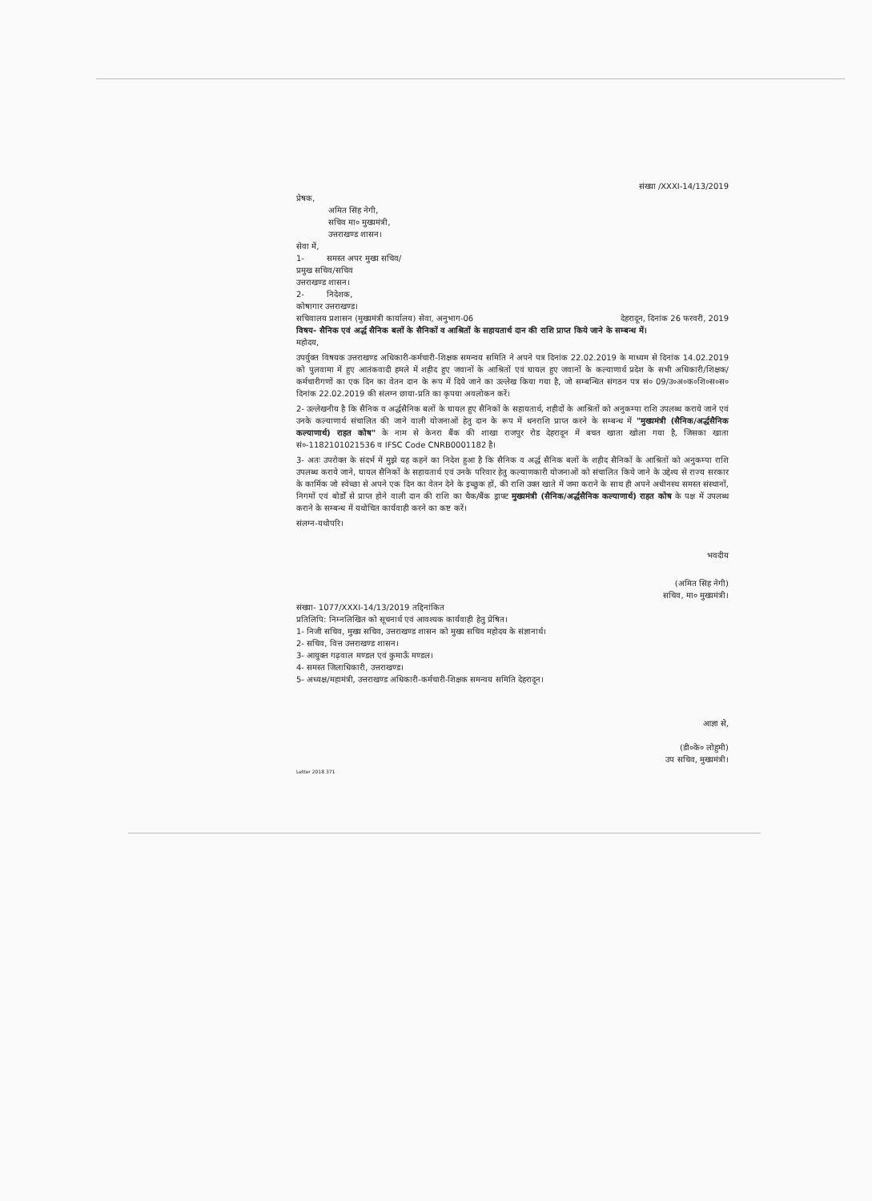संख्या /XXXI-14/13/2019
प्रेषक,
अमित सिंह नेगी,
सचिव मा० मुख्यमंत्री,
उत्तराखण्ड शासन।
सेवा में,
1- समस्त अपर मुख्य सचिव/
प्रमुख सचिव/सचिव
उत्तराखण्ड शासन।
2- निदेशक,
कोषागार उत्तराखण्ड।
सचिवालय प्रशासन (मुख्यमंत्री कार्यालय) सेवा, अनुभाग-06 देहरादून, दिनांक 26 फरवरी, 2019
विषय- सैनिक एवं अर्द्ध सैनिक बलों के सैनिकों व आश्रितों के सहायतार्थ दान की राशि प्राप्त किये जाने के सम्बन्ध में।
महोदय,
उपर्युक्त विषयक उत्तराखण्ड अधिकारी-कर्मचारी-शिक्षक समन्वय समिति ने अपने पत्र दिनांक 22.02.2019 के माध्यम से दिनांक 14.02.2019 को पुलवामा में हुए आतंकवादी हमले में शहीद हुए जवानों के आश्रितों एवं घायल हुए जवानों के कल्याणार्थ प्रदेश के सभी अधिकारी/शिक्षक/कर्मचारीगणों का एक दिन का वेतन दान के रूप में दिये जाने का उल्लेख किया गया है, जो सम्बन्धित संगठन पत्र सं० 09/उ०अ०क०शि०स०स० दिनांक 22.02.2019 की संलग्न छाया-प्रति का कृपया अवलोकन करें।
2- उल्लेखनीय है कि सैनिक व अर्द्धसैनिक बलों के घायल हुए सैनिकों के सहायतार्थ, शहीदों के आश्रितों को अनुकम्पा राशि उपलब्ध कराये जाने एवं उनके कल्याणार्थ संचालित की जाने वाली योजनाओं हेतु दान के रूप में धनराशि प्राप्त करने के सम्बन्ध में "मुख्यमंत्री (सैनिक/अर्द्धसैनिक कल्याणार्थ) राहत कोष" के नाम से केनरा बैंक की शाखा राजपुर रोड देहरादून में बचत खाता खोला गया है, जिसका खाता सं०-1182101021536 व IFSC Code CNRB0001182 है।
3- अतः उपरोक्त के संदर्भ में मुझे यह कहने का निदेश हुआ है कि सैनिक व अर्द्ध सैनिक बलों के शहीद सैनिकों के आश्रितों को अनुकम्पा राशि उपलब्ध कराये जाने, घायल सैनिकों के सहायतार्थ एवं उनके परिवार हेतु कल्याणकारी योजनाओं को संचालित किये जाने के उद्देश्य से राज्य सरकार के कार्मिक जो स्वेच्छा से अपने एक दिन का वेतन देने के इच्छुक हों, की राशि उक्त खाते में जमा कराने के साथ ही अपने अधीनस्थ समस्त संस्थानों, निगमों एवं बोर्डों से प्राप्त होने वाली दान की राशि का चैक/बैंक ड्राफ्ट मुख्यमंत्री (सैनिक/अर्द्धसैनिक कल्याणार्थ) राहत कोष के पक्ष में उपलब्ध कराने के सम्बन्ध में यथोचित कार्यवाही करने का कष्ट करें।
संलग्न-यथोपरि।
भवदीय
(अमित सिंह नेगी)
सचिव, मा० मुख्यमंत्री।
संख्या- 1077/XXXI-14/13/2019 तद्दिनांकित
प्रतिलिपि: निम्नलिखित को सूचनार्थ एवं आवश्यक कार्यवाही हेतु प्रेषित।
1- निजी सचिव, मुख्य सचिव, उत्तराखण्ड शासन को मुख्य सचिव महोदय के संज्ञानार्थ।
2- सचिव, वित्त उत्तराखण्ड शासन।
3- आयुक्त गढ़वाल मण्डल एवं कुमाऊँ मण्डल।
4- समस्त जिलाधिकारी, उत्तराखण्ड।
5- अध्यक्ष/महामंत्री, उत्तराखण्ड अधिकारी-कर्मचारी-शिक्षक समन्वय समिति देहरादून।
आज्ञा से,
(डी०के० लोहुमी)
उप सचिव, मुख्यमंत्री।
Letter 2018 371